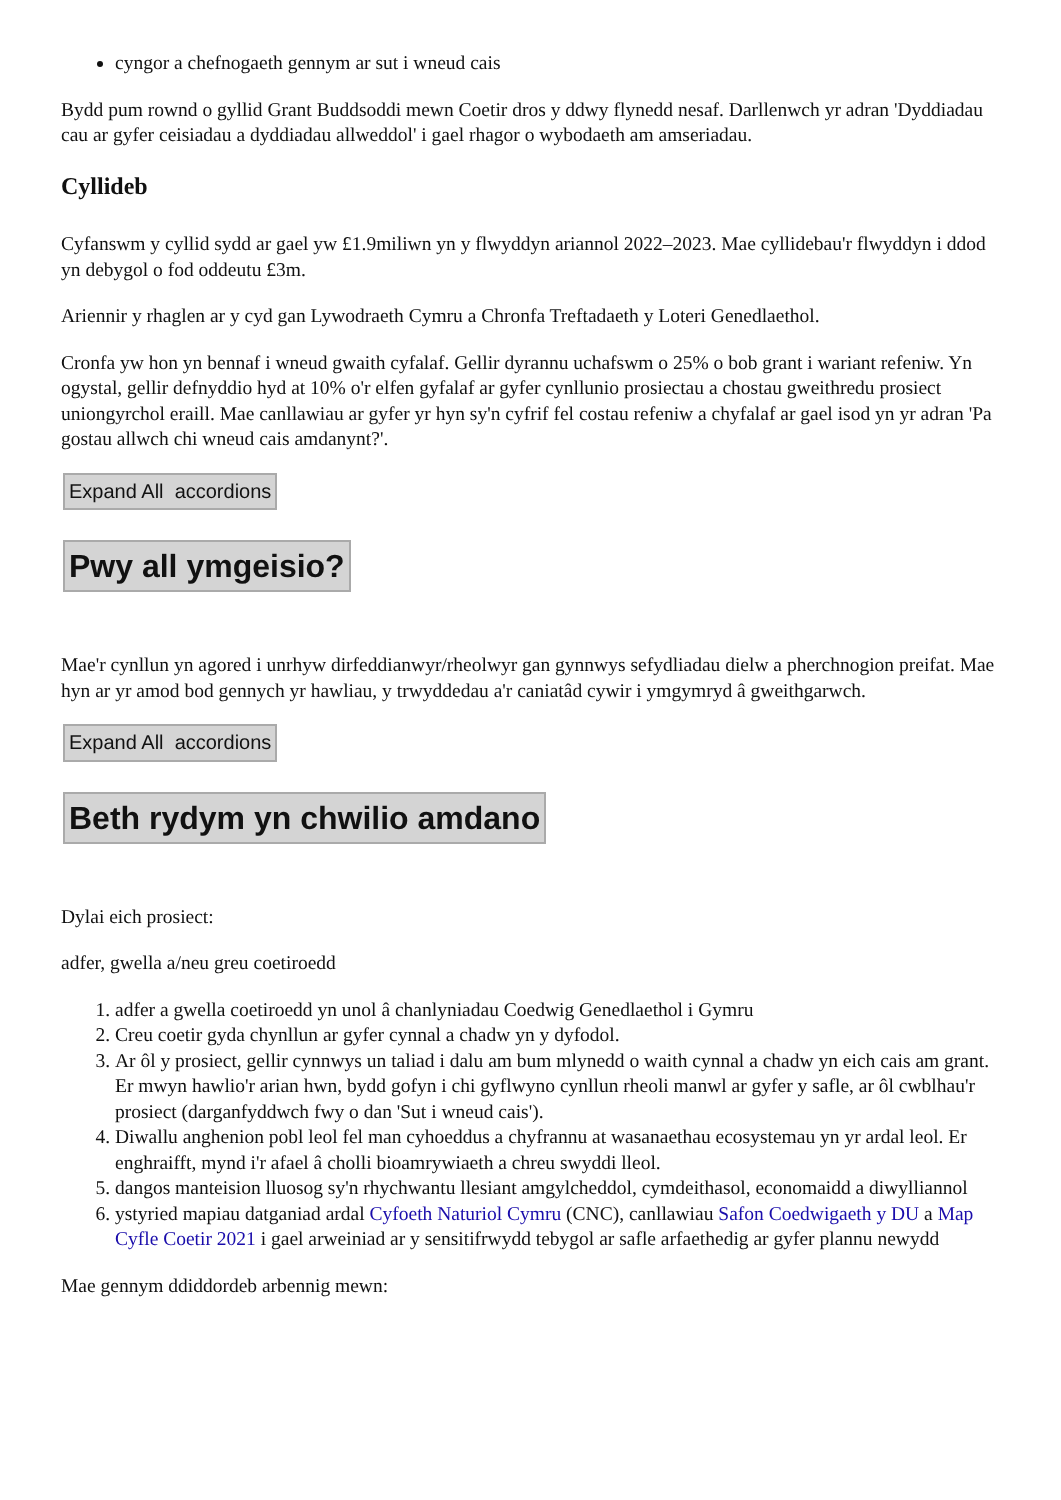cyngor a chefnogaeth gennym ar sut i wneud cais
Bydd pum rownd o gyllid Grant Buddsoddi mewn Coetir dros y ddwy flynedd nesaf. Darllenwch yr adran 'Dyddiadau cau ar gyfer ceisiadau a dyddiadau allweddol' i gael rhagor o wybodaeth am amseriadau.
Cyllideb
Cyfanswm y cyllid sydd ar gael yw £1.9miliwn yn y flwyddyn ariannol 2022–2023. Mae cyllidebau'r flwyddyn i ddod yn debygol o fod oddeutu £3m.
Ariennir y rhaglen ar y cyd gan Lywodraeth Cymru a Chronfa Treftadaeth y Loteri Genedlaethol.
Cronfa yw hon yn bennaf i wneud gwaith cyfalaf. Gellir dyrannu uchafswm o 25% o bob grant i wariant refeniw. Yn ogystal, gellir defnyddio hyd at 10% o'r elfen gyfalaf ar gyfer cynllunio prosiectau a chostau gweithredu prosiect uniongyrchol eraill. Mae canllawiau ar gyfer yr hyn sy'n cyfrif fel costau refeniw a chyfalaf ar gael isod yn yr adran 'Pa gostau allwch chi wneud cais amdanynt?'.
Expand All accordions
Pwy all ymgeisio?
Mae'r cynllun yn agored i unrhyw dirfeddianwyr/rheolwyr gan gynnwys sefydliadau dielw a pherchnogion preifat. Mae hyn ar yr amod bod gennych yr hawliau, y trwyddedau a'r caniatâd cywir i ymgymryd â gweithgarwch.
Expand All accordions
Beth rydym yn chwilio amdano
Dylai eich prosiect:
adfer, gwella a/neu greu coetiroedd
1. adfer a gwella coetiroedd yn unol â chanlyniadau Coedwig Genedlaethol i Gymru
2. Creu coetir gyda chynllun ar gyfer cynnal a chadw yn y dyfodol.
3. Ar ôl y prosiect, gellir cynnwys un taliad i dalu am bum mlynedd o waith cynnal a chadw yn eich cais am grant. Er mwyn hawlio'r arian hwn, bydd gofyn i chi gyflwyno cynllun rheoli manwl ar gyfer y safle, ar ôl cwblhau'r prosiect (darganfyddwch fwy o dan 'Sut i wneud cais').
4. Diwallu anghenion pobl leol fel man cyhoeddus a chyfrannu at wasanaethau ecosystemau yn yr ardal leol. Er enghraifft, mynd i'r afael â cholli bioamrywiaeth a chreu swyddi lleol.
5. dangos manteision lluosog sy'n rhychwantu llesiant amgylcheddol, cymdeithasol, economaidd a diwylliannol
6. ystyried mapiau datganiad ardal Cyfoeth Naturiol Cymru (CNC), canllawiau Safon Coedwigaeth y DU a Map Cyfle Coetir 2021 i gael arweiniad ar y sensitifrwydd tebygol ar safle arfaethedig ar gyfer plannu newydd
Mae gennym ddiddordeb arbennig mewn: